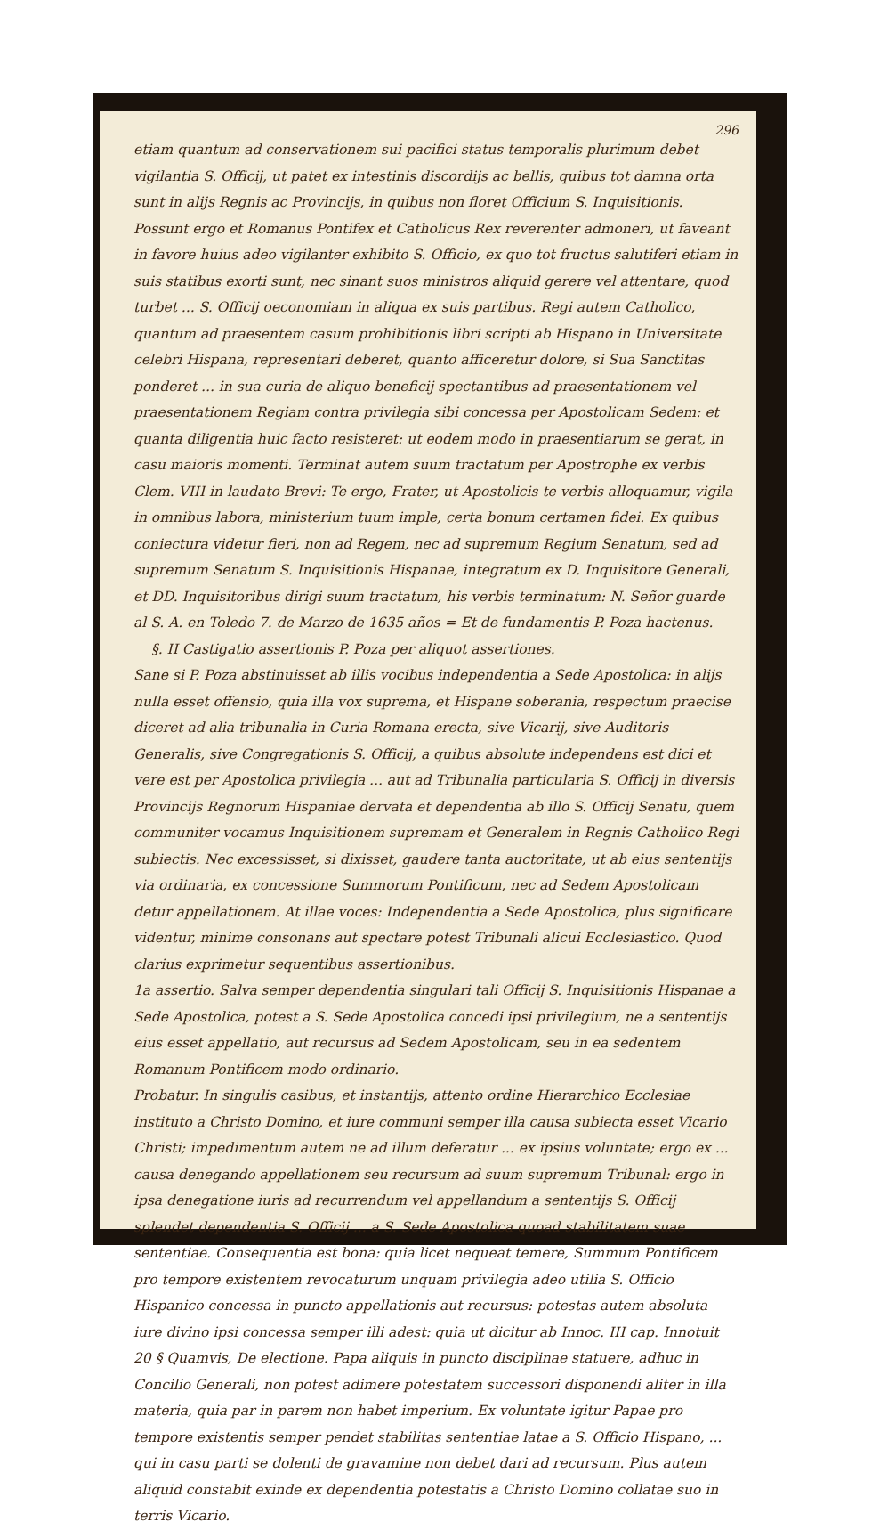296
etiam quantum ad conservationem sui pacifici status temporalis plurimum debet vigilantia S. Officij, ut patet ex intestinis discordijs ac bellis, quibus tot damna orta sunt in alijs Regnis ac Provincijs, in quibus non floret Officium S. Inquisitionis. Possunt ergo et Romanus Pontifex et Catholicus Rex reverenter admoneri, ut faveant in favore huius adeo vigilanter exhibito S. Officio, ex quo tot fructus salutiferi etiam in suis statibus exorti sunt, nec sinant suos ministros aliquid gerere vel attentare, quod turbet ... S. Officij oeconomiam in aliqua ex suis partibus. Regi autem Catholico, quantum ad praesentem casum prohibitionis libri scripti ab Hispano in Universitate celebri Hispana, representari deberet, quanto afficeretur dolore, si Sua Sanctitas ponderet ... in sua curia de aliquo beneficij spectantibus ad praesentationem vel praesentationem Regiam contra privilegia sibi concessa per Apostolicam Sedem: et quanta diligentia huic facto resisteret: ut eodem modo in praesentiarum se gerat, in casu maioris momenti. Terminat autem suum tractatum per Apostrophe ex verbis Clem. VIII in laudato Brevi: Te ergo, Frater, ut Apostolicis te verbis alloquamur, vigila in omnibus labora, ministerium tuum imple, certa bonum certamen fidei. Ex quibus coniectura videtur fieri, non ad Regem, nec ad supremum Regium Senatum, sed ad supremum Senatum S. Inquisitionis Hispanae, integratum ex D. Inquisitore Generali, et DD. Inquisitoribus dirigi suum tractatum, his verbis terminatum: N. Señor guarde al S. A. en Toledo 7. de Marzo de 1635 años = Et de fundamentis P. Poza hactenus.
§. II Castigatio assertionis P. Poza per aliquot assertiones.
Sane si P. Poza abstinuisset ab illis vocibus independentia a Sede Apostolica: in alijs nulla esset offensio, quia illa vox suprema, et Hispane soberania, respectum praecise diceret ad alia tribunalia in Curia Romana erecta, sive Vicarij, sive Auditoris Generalis, sive Congregationis S. Officij, a quibus absolute independens est dici et vere est per Apostolica privilegia ... aut ad Tribunalia particularia S. Officij in diversis Provincijs Regnorum Hispaniae dervata et dependentia ab illo S. Officij Senatu, quem communiter vocamus Inquisitionem supremam et Generalem in Regnis Catholico Regi subiectis. Nec excessisset, si dixisset, gaudere tanta auctoritate, ut ab eius sententijs via ordinaria, ex concessione Summorum Pontificum, nec ad Sedem Apostolicam detur appellationem. At illae voces: Independentia a Sede Apostolica, plus significare videntur, minime consonans aut spectare potest Tribunali alicui Ecclesiastico. Quod clarius exprimetur sequentibus assertionibus.
1a assertio. Salva semper dependentia singulari tali Officij S. Inquisitionis Hispanae a Sede Apostolica, potest a S. Sede Apostolica concedi ipsi privilegium, ne a sententijs eius esset appellatio, aut recursus ad Sedem Apostolicam, seu in ea sedentem Romanum Pontificem modo ordinario.
Probatur. In singulis casibus, et instantijs, attento ordine Hierarchico Ecclesiae instituto a Christo Domino, et iure communi semper illa causa subiecta esset Vicario Christi; impedimentum autem ne ad illum deferatur ... ex ipsius voluntate; ergo ex ... causa denegando appellationem seu recursum ad suum supremum Tribunal: ergo in ipsa denegatione iuris ad recurrendum vel appellandum a sententijs S. Officij splendet dependentia S. Officij ... a S. Sede Apostolica quoad stabilitatem suae sententiae. Consequentia est bona: quia licet nequeat temere, Summum Pontificem pro tempore existentem revocaturum unquam privilegia adeo utilia S. Officio Hispanico concessa in puncto appellationis aut recursus: potestas autem absoluta iure divino ipsi concessa semper illi adest: quia ut dicitur ab Innoc. III cap. Innotuit 20 § Quamvis, De electione. Papa aliquis in puncto disciplinae statuere, adhuc in Concilio Generali, non potest adimere potestatem successori disponendi aliter in illa materia, quia par in parem non habet imperium. Ex voluntate igitur Papae pro tempore existentis semper pendet stabilitas sententiae latae a S. Officio Hispano, ... qui in casu parti se dolenti de gravamine non debet dari ad recursum. Plus autem aliquid constabit exinde ex dependentia potestatis a Christo Domino collatae suo in terris Vicario.